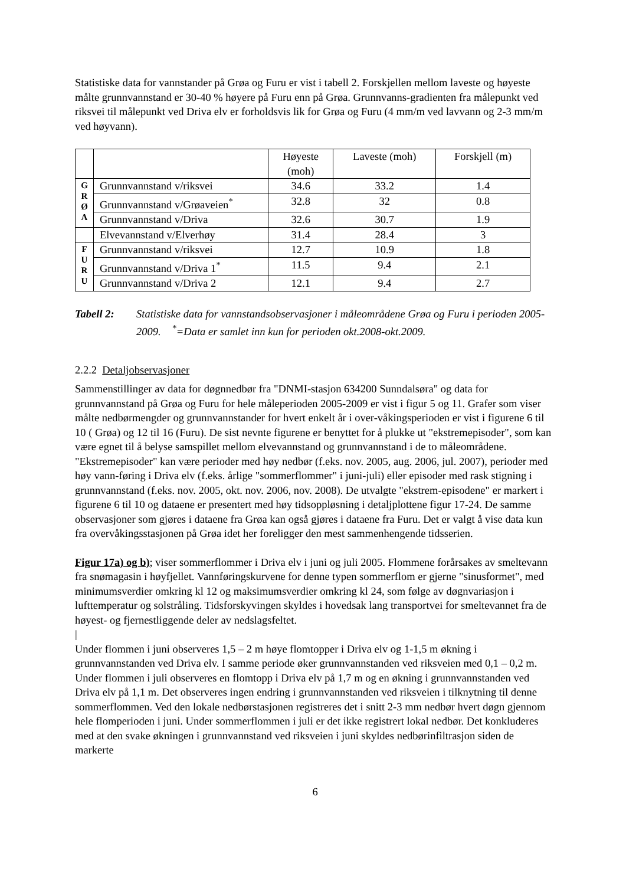Statistiske data for vannstander på Grøa og Furu er vist i tabell 2. Forskjellen mellom laveste og høyeste målte grunnvannstand er 30-40 % høyere på Furu enn på Grøa. Grunnvanns-gradienten fra målepunkt ved riksvei til målepunkt ved Driva elv er forholdsvis lik for Grøa og Furu (4 mm/m ved lavvann og 2-3 mm/m ved høyvann).
| | | Høyeste (moh) | Laveste (moh) | Forskjell (m) |
| G R Ø A | Grunnvannstand v/riksvei | 34.6 | 33.2 | 1.4 |
| | Grunnvannstand v/Grøaveien<sup>*</sup> | 32.8 | 32 | 0.8 |
| | Grunnvannstand v/Driva | 32.6 | 30.7 | 1.9 |
| | Elvevannstand v/Elverhøy | 31.4 | 28.4 | 3 |
| F U R U | Grunnvannstand v/riksvei | 12.7 | 10.9 | 1.8 |
| | Grunnvannstand v/Driva 1<sup>*</sup> | 11.5 | 9.4 | 2.1 |
| | Grunnvannstand v/Driva 2 | 12.1 | 9.4 | 2.7 |
Tabell 2: Statistiske data for vannstandsobservasjoner i måleområdene Grøa og Furu i perioden 2005-2009. <sup>*</sup>=Data er samlet inn kun for perioden okt.2008-okt.2009.
2.2.2 Detaljobservasjoner
Sammenstillinger av data for døgnnedbør fra "DNMI-stasjon 634200 Sunndalsøra" og data for grunnvannstand på Grøa og Furu for hele måleperioden 2005-2009 er vist i figur 5 og 11. Grafer som viser målte nedbørmengder og grunnvannstander for hvert enkelt år i over-våkingsperioden er vist i figurene 6 til 10 ( Grøa) og 12 til 16 (Furu). De sist nevnte figurene er benyttet for å plukke ut "ekstremepisoder", som kan være egnet til å belyse samspillet mellom elvevannstand og grunnvannstand i de to måleområdene. "Ekstremepisoder" kan være perioder med høy nedbør (f.eks. nov. 2005, aug. 2006, jul. 2007), perioder med høy vann-føring i Driva elv (f.eks. årlige "sommerflommer" i juni-juli) eller episoder med rask stigning i grunnvannstand (f.eks. nov. 2005, okt. nov. 2006, nov. 2008). De utvalgte "ekstrem-episodene" er markert i figurene 6 til 10 og dataene er presentert med høy tidsoppløsning i detaljplottene figur 17-24. De samme observasjoner som gjøres i dataene fra Grøa kan også gjøres i dataene fra Furu. Det er valgt å vise data kun fra overvåkingsstasjonen på Grøa idet her foreligger den mest sammenhengende tidsserien.
Figur 17a) og b); viser sommerflommer i Driva elv i juni og juli 2005. Flommene forårsakes av smeltevann fra snømagasin i høyfjellet. Vannføringskurvene for denne typen sommerflom er gjerne "sinusformet", med minimumsverdier omkring kl 12 og maksimumsverdier omkring kl 24, som følge av døgnvariasjon i lufttemperatur og solstråling. Tidsforskyvingen skyldes i hovedsak lang transportvei for smeltevannet fra de høyest- og fjernestliggende deler av nedslagsfeltet.
|
Under flommen i juni observeres 1,5 – 2 m høye flomtopper i Driva elv og 1-1,5 m økning i grunnvannstanden ved Driva elv. I samme periode øker grunnvannstanden ved riksveien med 0,1 – 0,2 m. Under flommen i juli observeres en flomtopp i Driva elv på 1,7 m og en økning i grunnvannstanden ved Driva elv på 1,1 m. Det observeres ingen endring i grunnvannstanden ved riksveien i tilknytning til denne sommerflommen. Ved den lokale nedbørstasjonen registreres det i snitt 2-3 mm nedbør hvert døgn gjennom hele flomperioden i juni. Under sommerflommen i juli er det ikke registrert lokal nedbør. Det konkluderes med at den svake økningen i grunnvannstand ved riksveien i juni skyldes nedbørinfiltrasjon siden de markerte
6